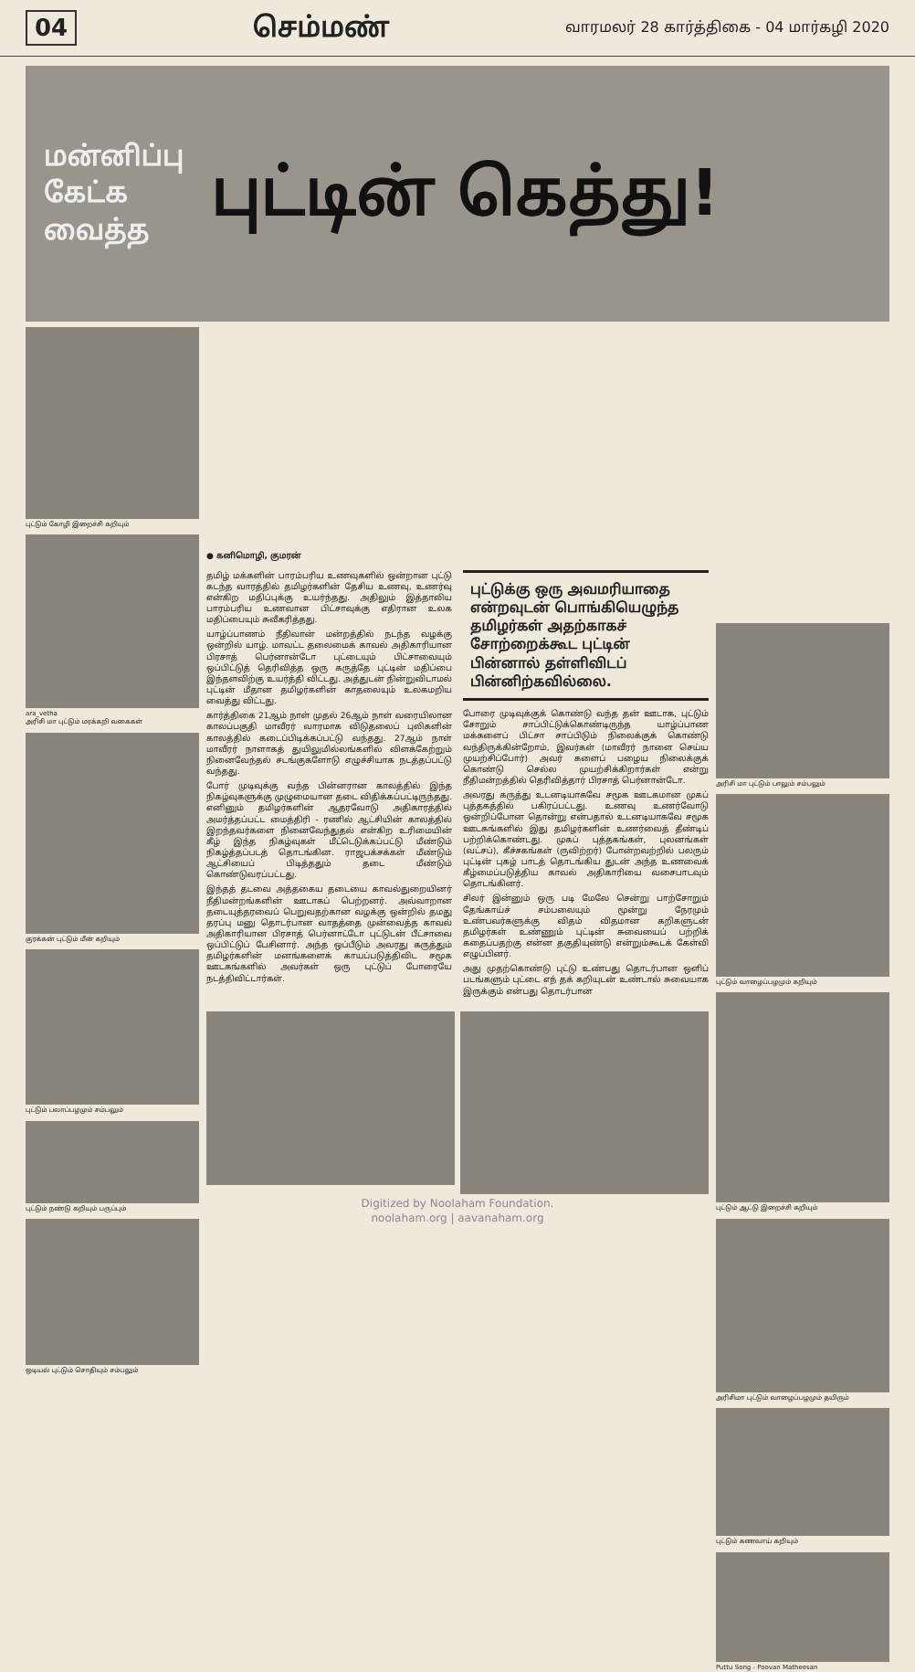04 செம்மண் வாரமலர் 28 கார்த்திகை - 04 மார்கழி 2020
மன்னிப்பு
கேட்க
வைத்த
புட்டின் கெத்து!
புட்டும் கோழி இறைச்சி கறியும்
ara_vetha
அரிசி மா புட்டும் மரக்கறி வகைகள்
குரக்கன் புட்டும் மீன் கறியும்
புட்டும் பலாப்பழமும் சம்பலும்
புட்டும் நண்டு கறியும் பருப்பும்
ஒடியல் புட்டும் சொதியும் சம்பலும்
● கனிமொழி, குமரன்
தமிழ் மக்களின் பாரம்பரிய உணவுகளில் ஒன்றான புட்டு கடந்த வாரத்தில் தமிழர்களின் தேசிய உணவு, உணர்வு என்கிற மதிப்புக்கு உயர்ந்தது. அதிலும் இத்தாலிய பாரம்பரிய உணவான பிட்சாவுக்கு எதிரான உலக மதிப்பையும் சுவீகரித்தது.
யாழ்ப்பாணம் நீதிவான் மன்றத்தில் நடந்த வழக்கு ஒன்றில் யாழ். மாவட்ட தலைமைக் காவல் அதிகாரியான பிரசாத் பெர்னான்டோ புட்டையும் பிட்சாவையும் ஒப்பிட்டுத் தெரிவித்த ஒரு கருத்தே புட்டின் மதிப்பை இந்தளவிற்கு உயர்த்தி விட்டது. அத்துடன் நின்றுவிடாமல் புட்டின் மீதான தமிழர்களின் காதலையும் உலகமறிய வைத்து விட்டது.
கார்த்திகை 21ஆம் நாள் முதல் 26ஆம் நாள் வரையிலான காலப்பகுதி மாவீரர் வாரமாக விடுதலைப் புலிகளின் காலத்தில் கடைப்பிடிக்கப்பட்டு வந்தது. 27ஆம் நாள் மாவீரர் நாளாகத் துயிலுமில்லங்களில் விளக்கேற்றும் நினைவேந்தல் சடங்குகளோடு எழுச்சியாக நடத்தப்பட்டு வந்தது.
போர் முடிவுக்கு வந்த பின்னரான காலத்தில் இந்த நிகழ்வுகளுக்கு முழுமையான தடை விதிக்கப்பட்டிருந்தது. எனினும் தமிழர்களின் ஆதரவோடு அதிகாரத்தில் அமர்த்தப்பட்ட மைத்திரி - ரணில் ஆட்சியின் காலத்தில் இறந்தவர்களை நினைவேந்துதல் என்கிற உரிமையின் கீழ் இந்த நிகழ்வுகள் மீட்டெடுக்கப்பட்டு மீண்டும் நிகழ்த்தப்படத் தொடங்கின. ராஜபக்சக்கள் மீண்டும் ஆட்சியைப் பிடித்ததும் தடை மீண்டும் கொண்டுவரப்பட்டது.
இந்தத் தடவை அத்தகைய தடையை காவல்துறையினர் நீதிமன்றங்களின் ஊடாகப் பெற்றனர். அவ்வாறான தடையுத்தரவைப் பெறுவதற்கான வழக்கு ஒன்றில் தமது தரப்பு மனு தொடர்பான வாதத்தை முன்வைத்த காவல் அதிகாரியான பிரசாத் பெர்னாட்டோ புட்டுடன் பீட்சாவை ஒப்பிட்டுப் பேசினார். அந்த ஒப்பீடும் அவரது கருத்தும் தமிழர்களின் மனங்களைக் காயப்படுத்திவிட சமூக ஊடகங்களில் அவர்கள் ஒரு புட்டுப் போரையே நடத்திவிட்டார்கள்.
புட்டுக்கு ஒரு அவமரியாதை என்றவுடன் பொங்கியெழுந்த தமிழர்கள் அதற்காகச் சோற்றைக்கூட புட்டின் பின்னால் தள்ளிவிடப் பின்னிற்கவில்லை.
போரை முடிவுக்குக் கொண்டு வந்த தன் ஊடாக, புட்டும் சோறும் சாப்பிட்டுக்கொண்டிருந்த யாழ்ப்பாண மக்களைப் பிட்சா சாப்பிடும் நிலைக்குக் கொண்டு வந்திருக்கின்றோம், இவர்கள் (மாவீரர் நாளை செய்ய முயற்சிப்போர்) அவர் களைப் பழைய நிலைக்குக் கொண்டு செல்ல முயற்சிக்கிறார்கள் என்று நீதிமன்றத்தில் தெரிவித்தார் பிரசாத் பெர்னான்டோ.
அவரது கருத்து உடனடியாகவே சமூக ஊடகமான முகப் புத்தகத்தில் பகிரப்பட்டது. உணவு உணர்வோடு ஒன்றிப்போன தொன்று என்பதால் உடனடியாகவே சமூக ஊடகங்களில் இது தமிழர்களின் உணர்வைத் தீண்டிப் பற்றிக்கொண்டது. முகப் புத்தகங்கள், புலனங்கள் (வட்சப்), கீச்சகங்கள் (ருவிற்றர்) போன்றவற்றில் பலரும் புட்டின் புகழ் பாடத் தொடங்கிய துடன் அந்த உணவைக் கீழ்மைப்படுத்திய காவல் அதிகாரியை வசைபாடவும் தொடங்கினர்.
சிலர் இன்னும் ஒரு படி மேலே சென்று பாற்சோறும் தேங்காய்ச் சம்பலையும் மூன்று நேரமும் உண்பவர்களுக்கு விதம் விதமான கறிகளுடன் தமிழர்கள் உண்ணும் புட்டின் சுவையைப் பற்றிக் கதைப்பதற்கு என்ன தகுதியுண்டு என்றும்கூடக் கேள்வி எழுப்பினர்.
அது முதற்கொண்டு புட்டு உண்பது தொடர்பான ஒளிப் படங்களும் புட்டை எந் தக் கறியுடன் உண்டால் சுவையாக இருக்கும் என்பது தொடர்பான
Digitized by Noolaham Foundation.
noolaham.org | aavanaham.org
அரிசி மா புட்டும் பாலும் சம்பலும்
புட்டும் வாழைப்பழமும் கறியும்
புட்டும் ஆட்டு இறைச்சி கறியும்
அரிசிமா புட்டும் வாழைப்பழமும் தயிரும்
புட்டும் கணவாய் கறியும்
Puttu Song - Poovan Matheesan